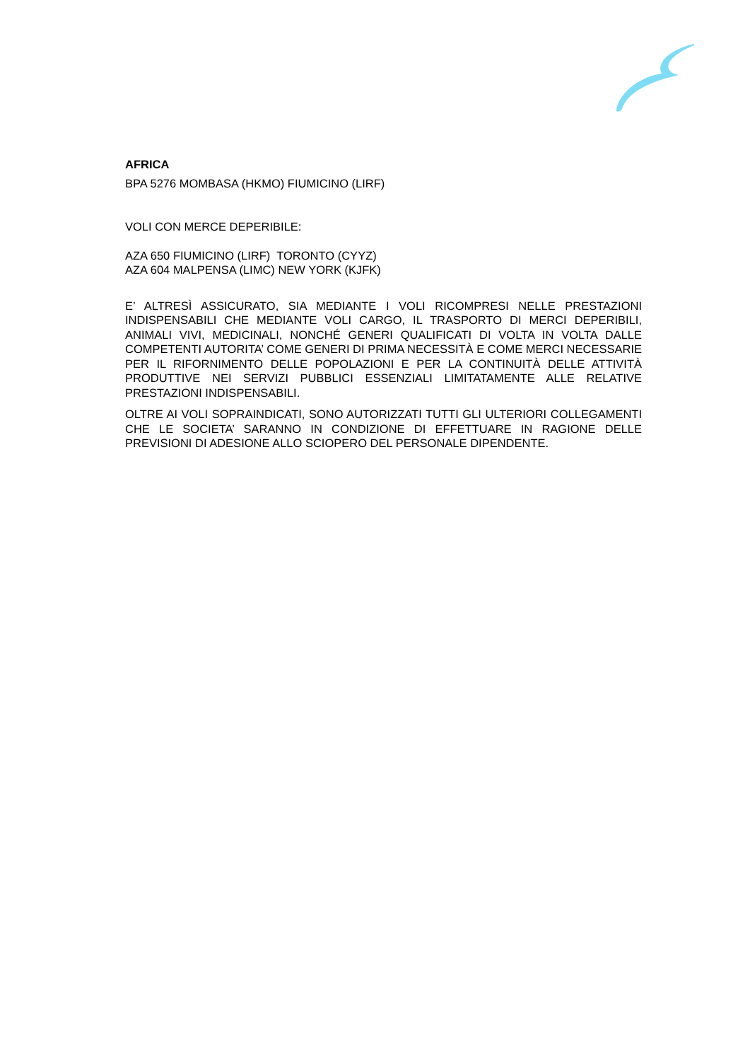AFRICA
BPA 5276 MOMBASA (HKMO) FIUMICINO (LIRF)
VOLI CON MERCE DEPERIBILE:
AZA 650 FIUMICINO (LIRF) TORONTO (CYYZ)
AZA 604 MALPENSA (LIMC) NEW YORK (KJFK)
E’ ALTRESÌ ASSICURATO, SIA MEDIANTE I VOLI RICOMPRESI NELLE PRESTAZIONI INDISPENSABILI CHE MEDIANTE VOLI CARGO, IL TRASPORTO DI MERCI DEPERIBILI, ANIMALI VIVI, MEDICINALI, NONCHÉ GENERI QUALIFICATI DI VOLTA IN VOLTA DALLE COMPETENTI AUTORITA’ COME GENERI DI PRIMA NECESSITÀ E COME MERCI NECESSARIE PER IL RIFORNIMENTO DELLE POPOLAZIONI E PER LA CONTINUITÀ DELLE ATTIVITÀ PRODUTTIVE NEI SERVIZI PUBBLICI ESSENZIALI LIMITATAMENTE ALLE RELATIVE PRESTAZIONI INDISPENSABILI.
OLTRE AI VOLI SOPRAINDICATI, SONO AUTORIZZATI TUTTI GLI ULTERIORI COLLEGAMENTI CHE LE SOCIETA’ SARANNO IN CONDIZIONE DI EFFETTUARE IN RAGIONE DELLE PREVISIONI DI ADESIONE ALLO SCIOPERO DEL PERSONALE DIPENDENTE.